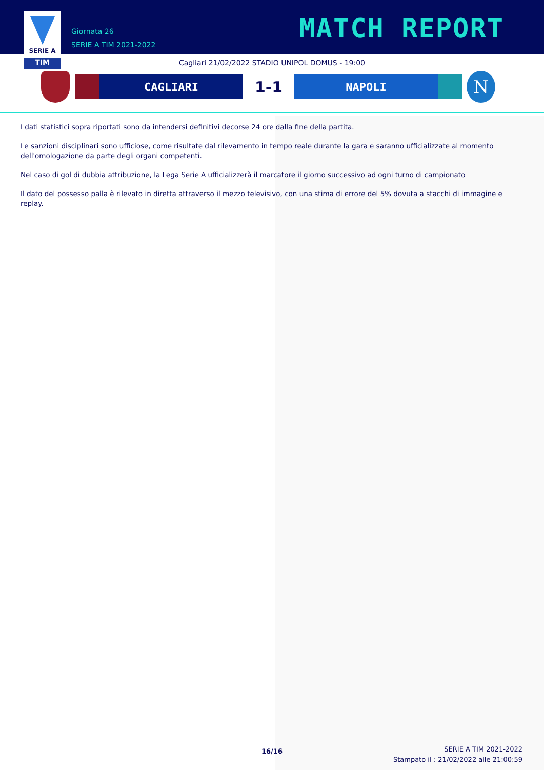SERIE A
TIM
Giornata 26
SERIE A TIM 2021-2022
MATCH REPORT
Cagliari 21/02/2022 STADIO UNIPOL DOMUS - 19:00
CAGLIARI
1-1
NAPOLI
N
I dati statistici sopra riportati sono da intendersi definitivi decorse 24 ore dalla fine della partita.
Le sanzioni disciplinari sono ufficiose, come risultate dal rilevamento in tempo reale durante la gara e saranno ufficializzate al momento dell'omologazione da parte degli organi competenti.
Nel caso di gol di dubbia attribuzione, la Lega Serie A ufficializzerà il marcatore il giorno successivo ad ogni turno di campionato
Il dato del possesso palla è rilevato in diretta attraverso il mezzo televisivo, con una stima di errore del 5% dovuta a stacchi di immagine e replay.
16/16
SERIE A TIM 2021-2022
Stampato il : 21/02/2022 alle 21:00:59